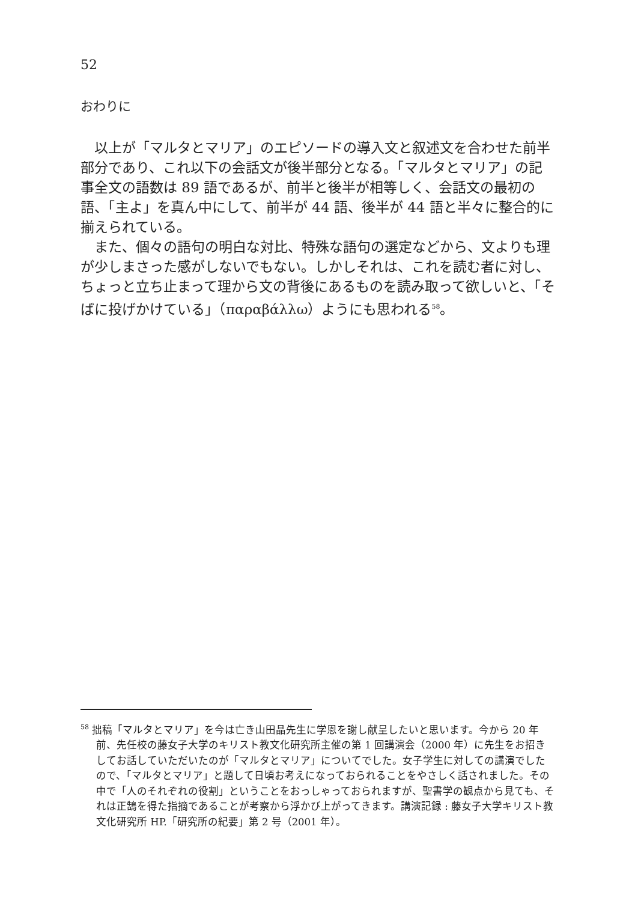52
おわりに
以上が「マルタとマリア」のエピソードの導入文と叙述文を合わせた前半部分であり、これ以下の会話文が後半部分となる。「マルタとマリア」の記事全文の語数は 89 語であるが、前半と後半が相等しく、会話文の最初の語、「主よ」を真ん中にして、前半が 44 語、後半が 44 語と半々に整合的に揃えられている。
また、個々の語句の明白な対比、特殊な語句の選定などから、文よりも理が少しまさった感がしないでもない。しかしそれは、これを読む者に対し、ちょっと立ち止まって理から文の背後にあるものを読み取って欲しいと、「そばに投げかけている」（παραβάλλω）ようにも思われる<sup>58</sup>。
<sup>58</sup> 拙稿「マルタとマリア」を今は亡き山田晶先生に学恩を謝し献呈したいと思います。今から 20 年前、先任校の藤女子大学のキリスト教文化研究所主催の第 1 回講演会（2000 年）に先生をお招きしてお話していただいたのが「マルタとマリア」についてでした。女子学生に対しての講演でしたので、「マルタとマリア」と題して日頃お考えになっておられることをやさしく話されました。その中で「人のそれぞれの役割」ということをおっしゃっておられますが、聖書学の観点から見ても、それは正鵠を得た指摘であることが考察から浮かび上がってきます。講演記録 : 藤女子大学キリスト教文化研究所 HP.「研究所の紀要」第 2 号（2001 年）。